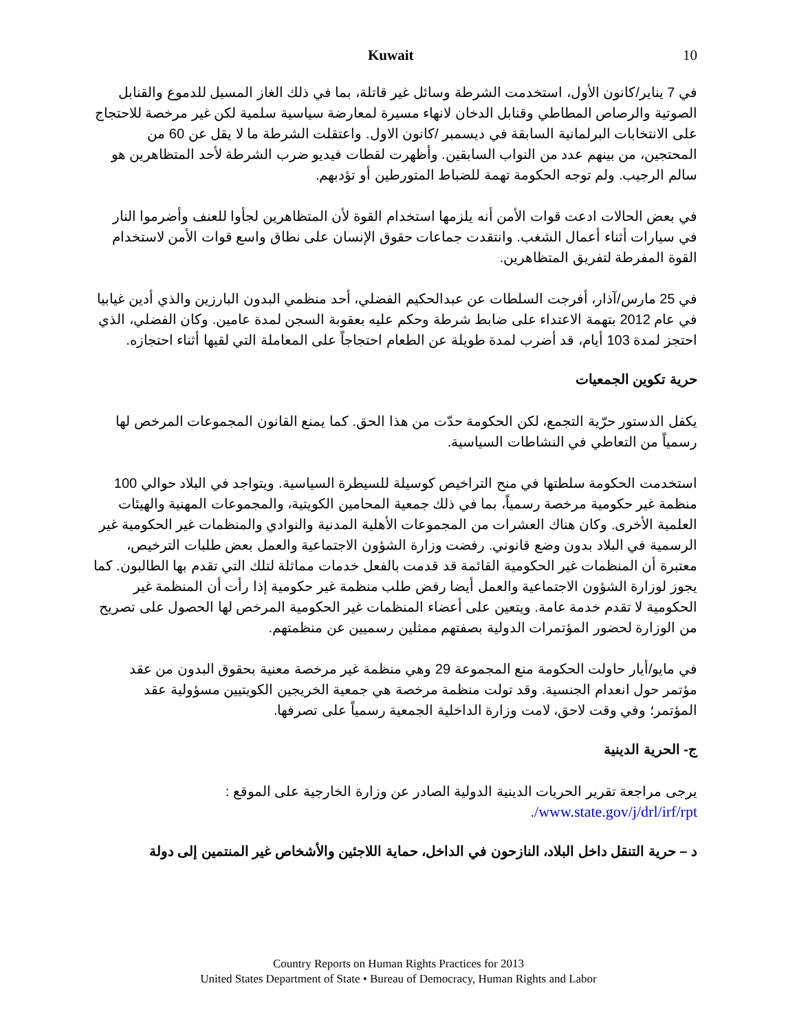Kuwait 10
في 7 يناير/كانون الأول، استخدمت الشرطة وسائل غير قاتلة، بما في ذلك الغاز المسيل للدموع والقنابل الصوتية والرصاص المطاطي وقنابل الدخان لانهاء مسيرة لمعارضة سياسية سلمية لكن غير مرخصة للاحتجاج على الانتخابات البرلمانية السابقة في ديسمبر /كانون الاول. واعتقلت الشرطة ما لا يقل عن 60 من المحتجين، من بينهم عدد من النواب السابقين. وأظهرت لقطات فيديو ضرب الشرطة لأحد المتظاهرين هو سالم الرجيب. ولم توجه الحكومة تهمة للضباط المتورطين أو تؤدبهم.
في بعض الحالات ادعت قوات الأمن أنه يلزمها استخدام القوة لأن المتظاهرين لجأوا للعنف وأضرموا النار في سيارات أثناء أعمال الشغب. وانتقدت جماعات حقوق الإنسان على نطاق واسع قوات الأمن لاستخدام القوة المفرطة لتفريق المتظاهرين.
في 25 مارس/آذار، أفرجت السلطات عن عبدالحكيم الفضلي، أحد منظمي البدون البارزين والذي أدين غيابيا في عام 2012 بتهمة الاعتداء على ضابط شرطة وحكم عليه بعقوبة السجن لمدة عامين. وكان الفضلي، الذي احتجز لمدة 103 أيام، قد أضرب لمدة طويلة عن الطعام احتجاجاً على المعاملة التي لقيها أثناء احتجازه.
حرية تكوين الجمعيات
يكفل الدستور حرّية التجمع، لكن الحكومة حدّت من هذا الحق. كما يمنع القانون المجموعات المرخص لها رسمياً من التعاطي في النشاطات السياسية.
استخدمت الحكومة سلطتها في منح التراخيص كوسيلة للسيطرة السياسية. ويتواجد في البلاد حوالي 100 منظمة غير حكومية مرخصة رسمياً، بما في ذلك جمعية المحامين الكويتية، والمجموعات المهنية والهيئات العلمية الأخرى. وكان هناك العشرات من المجموعات الأهلية المدنية والنوادي والمنظمات غير الحكومية غير الرسمية في البلاد بدون وضع قانوني. رفضت وزارة الشؤون الاجتماعية والعمل بعض طلبات الترخيص، معتبرة أن المنظمات غير الحكومية القائمة قد قدمت بالفعل خدمات مماثلة لتلك التي تقدم بها الطالبون. كما يجوز لوزارة الشؤون الاجتماعية والعمل أيضا رفض طلب منظمة غير حكومية إذا رأت أن المنظمة غير الحكومية لا تقدم خدمة عامة. ويتعين على أعضاء المنظمات غير الحكومية المرخص لها الحصول على تصريح من الوزارة لحضور المؤتمرات الدولية بصفتهم ممثلين رسميين عن منظمتهم.
في مايو/أيار حاولت الحكومة منع المجموعة 29 وهي منظمة غير مرخصة معنية بحقوق البدون من عقد مؤتمر حول انعدام الجنسية. وقد تولت منظمة مرخصة هي جمعية الخريجين الكويتيين مسؤولية عقد المؤتمر؛ وفي وقت لاحق، لامت وزارة الداخلية الجمعية رسمياً على تصرفها.
ج- الحرية الدينية
يرجى مراجعة تقرير الحريات الدينية الدولية الصادر عن وزارة الخارجية على الموقع :
www.state.gov/j/drl/irf/rpt/.
د – حرية التنقل داخل البلاد، النازحون في الداخل، حماية اللاجئين والأشخاص غير المنتمين إلى دولة
Country Reports on Human Rights Practices for 2013
United States Department of State • Bureau of Democracy, Human Rights and Labor